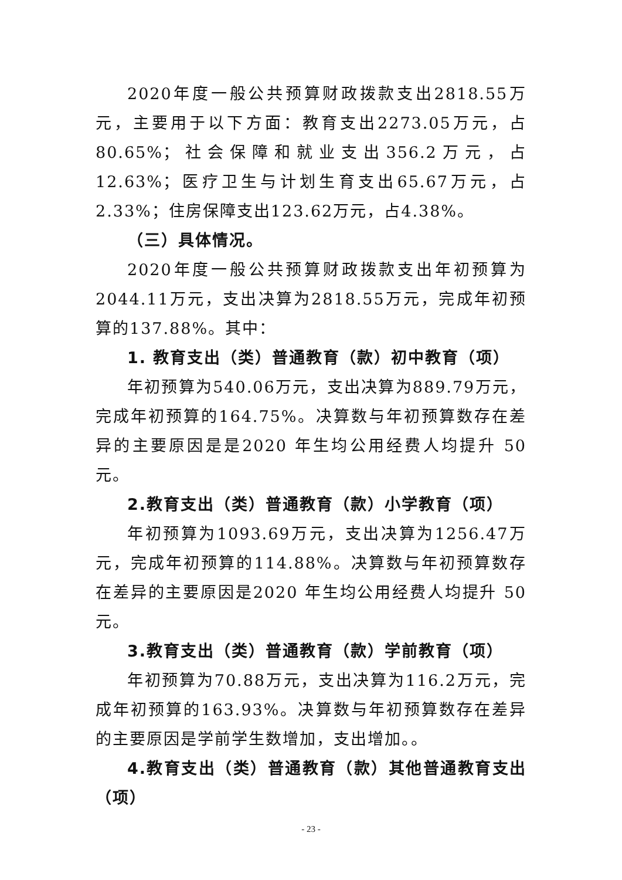2020年度一般公共预算财政拨款支出2818.55万元，主要用于以下方面：教育支出2273.05万元，占80.65%；社会保障和就业支出356.2万元，占12.63%；医疗卫生与计划生育支出65.67万元，占2.33%；住房保障支出123.62万元，占4.38%。
（三）具体情况。
2020年度一般公共预算财政拨款支出年初预算为2044.11万元，支出决算为2818.55万元，完成年初预算的137.88%。其中：
1. 教育支出（类）普通教育（款）初中教育（项）
年初预算为540.06万元，支出决算为889.79万元，完成年初预算的164.75%。决算数与年初预算数存在差异的主要原因是是2020 年生均公用经费人均提升 50 元。
2.教育支出（类）普通教育（款）小学教育（项）
年初预算为1093.69万元，支出决算为1256.47万元，完成年初预算的114.88%。决算数与年初预算数存在差异的主要原因是2020 年生均公用经费人均提升 50 元。
3.教育支出（类）普通教育（款）学前教育（项）
年初预算为70.88万元，支出决算为116.2万元，完成年初预算的163.93%。决算数与年初预算数存在差异的主要原因是学前学生数增加，支出增加。。
4.教育支出（类）普通教育（款）其他普通教育支出（项）
- 23 -